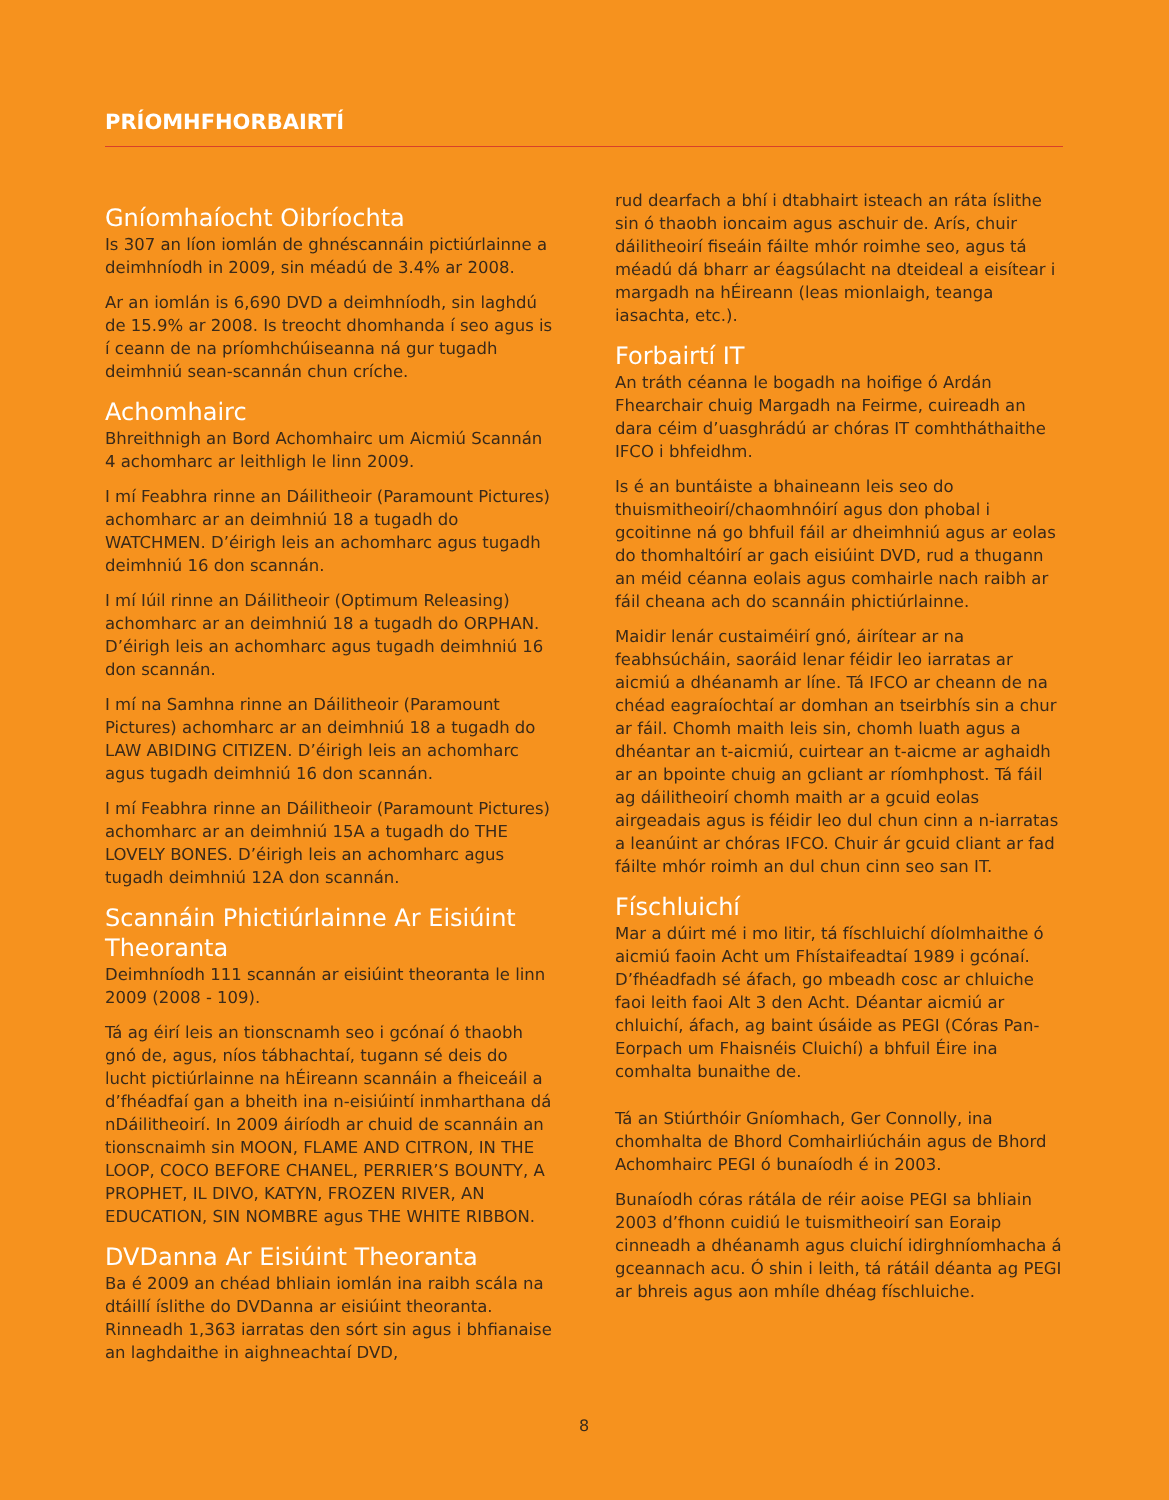PRÍOMHFHORBAIRTÍ
Gníomhaíocht Oibríochta
Is 307 an líon iomlán de ghnéscannáin pictiúrlainne a deimhníodh in 2009, sin méadú de 3.4% ar 2008.
Ar an iomlán is 6,690 DVD a deimhníodh, sin laghdú de 15.9% ar 2008. Is treocht dhomhanda í seo agus is í ceann de na príomhchúiseanna ná gur tugadh deimhniú sean-scannán chun críche.
Achomhairc
Bhreithnigh an Bord Achomhairc um Aicmiú Scannán 4 achomharc ar leithligh le linn 2009.
I mí Feabhra rinne an Dáilitheoir (Paramount Pictures) achomharc ar an deimhniú 18 a tugadh do WATCHMEN. D’éirigh leis an achomharc agus tugadh deimhniú 16 don scannán.
I mí Iúil rinne an Dáilitheoir (Optimum Releasing) achomharc ar an deimhniú 18 a tugadh do ORPHAN. D’éirigh leis an achomharc agus tugadh deimhniú 16 don scannán.
I mí na Samhna rinne an Dáilitheoir (Paramount Pictures) achomharc ar an deimhniú 18 a tugadh do LAW ABIDING CITIZEN. D’éirigh leis an achomharc agus tugadh deimhniú 16 don scannán.
I mí Feabhra rinne an Dáilitheoir (Paramount Pictures) achomharc ar an deimhniú 15A a tugadh do THE LOVELY BONES. D’éirigh leis an achomharc agus tugadh deimhniú 12A don scannán.
Scannáin Phictiúrlainne Ar Eisiúint Theoranta
Deimhníodh 111 scannán ar eisiúint theoranta le linn 2009 (2008 - 109).
Tá ag éirí leis an tionscnamh seo i gcónaí ó thaobh gnó de, agus, níos tábhachtaí, tugann sé deis do lucht pictiúrlainne na hÉireann scannáin a fheiceáil a d’fhéadfaí gan a bheith ina n-eisiúintí inmharthana dá nDáilitheoirí. In 2009 áiríodh ar chuid de scannáin an tionscnaimh sin MOON, FLAME AND CITRON, IN THE LOOP, COCO BEFORE CHANEL, PERRIER’S BOUNTY, A PROPHET, IL DIVO, KATYN, FROZEN RIVER, AN EDUCATION, SIN NOMBRE agus THE WHITE RIBBON.
DVDanna Ar Eisiúint Theoranta
Ba é 2009 an chéad bhliain iomlán ina raibh scála na dtáillí íslithe do DVDanna ar eisiúint theoranta. Rinneadh 1,363 iarratas den sórt sin agus i bhfianaise an laghdaithe in aighneachtaí DVD,
rud dearfach a bhí i dtabhairt isteach an ráta íslithe sin ó thaobh ioncaim agus aschuir de. Arís, chuir dáilitheoirí fiseáin fáilte mhór roimhe seo, agus tá méadú dá bharr ar éagsúlacht na dteideal a eisítear i margadh na hÉireann (leas mionlaigh, teanga iasachta, etc.).
Forbairtí IT
An tráth céanna le bogadh na hoifige ó Ardán Fhearchair chuig Margadh na Feirme, cuireadh an dara céim d’uasghrádú ar chóras IT comhtháthaithe IFCO i bhfeidhm.
Is é an buntáiste a bhaineann leis seo do thuismitheoirí/chaomhnóirí agus don phobal i gcoitinne ná go bhfuil fáil ar dheimhniú agus ar eolas do thomhaltóirí ar gach eisiúint DVD, rud a thugann an méid céanna eolais agus comhairle nach raibh ar fáil cheana ach do scannáin phictiúrlainne.
Maidir lenár custaiméirí gnó, áirítear ar na feabhsúcháin, saoráid lenar féidir leo iarratas ar aicmiú a dhéanamh ar líne. Tá IFCO ar cheann de na chéad eagraíochtaí ar domhan an tseirbhís sin a chur ar fáil. Chomh maith leis sin, chomh luath agus a dhéantar an t-aicmiú, cuirtear an t-aicme ar aghaidh ar an bpointe chuig an gcliant ar ríomhphost. Tá fáil ag dáilitheoirí chomh maith ar a gcuid eolas airgeadais agus is féidir leo dul chun cinn a n-iarratas a leanúint ar chóras IFCO. Chuir ár gcuid cliant ar fad fáilte mhór roimh an dul chun cinn seo san IT.
Físchluichí
Mar a dúirt mé i mo litir, tá físchluichí díolmhaithe ó aicmiú faoin Acht um Fhístaifeadtaí 1989 i gcónaí. D’fhéadfadh sé áfach, go mbeadh cosc ar chluiche faoi leith faoi Alt 3 den Acht. Déantar aicmiú ar chluichí, áfach, ag baint úsáide as PEGI (Córas Pan-Eorpach um Fhaisnéis Cluichí) a bhfuil Éire ina comhalta bunaithe de.
Tá an Stiúrthóir Gníomhach, Ger Connolly, ina chomhalta de Bhord Comhairliúcháin agus de Bhord Achomhairc PEGI ó bunaíodh é in 2003.
Bunaíodh córas rátála de réir aoise PEGI sa bhliain 2003 d’fhonn cuidiú le tuismitheoirí san Eoraip cinneadh a dhéanamh agus cluichí idirghníomhacha á gceannach acu. Ó shin i leith, tá rátáil déanta ag PEGI ar bhreis agus aon mhíle dhéag físchluiche.
8